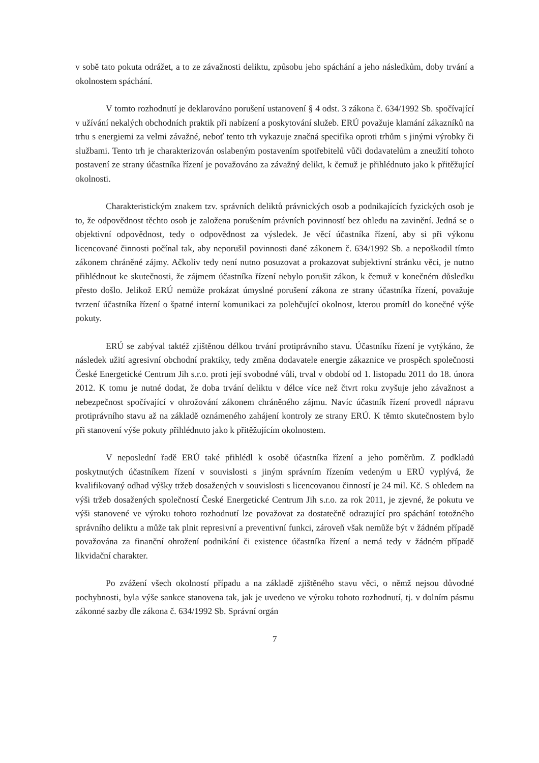v sobě tato pokuta odrážet, a to ze závažnosti deliktu, způsobu jeho spáchání a jeho následkům, doby trvání a okolnostem spáchání.
V tomto rozhodnutí je deklarováno porušení ustanovení § 4 odst. 3 zákona č. 634/1992 Sb. spočívající v užívání nekalých obchodních praktik při nabízení a poskytování služeb. ERÚ považuje klamání zákazníků na trhu s energiemi za velmi závažné, neboť tento trh vykazuje značná specifika oproti trhům s jinými výrobky či službami. Tento trh je charakterizován oslabeným postavením spotřebitelů vůči dodavatelům a zneužití tohoto postavení ze strany účastníka řízení je považováno za závažný delikt, k čemuž je přihlédnuto jako k přitěžující okolnosti.
Charakteristickým znakem tzv. správních deliktů právnických osob a podnikajících fyzických osob je to, že odpovědnost těchto osob je založena porušením právních povinností bez ohledu na zavinění. Jedná se o objektivní odpovědnost, tedy o odpovědnost za výsledek. Je věcí účastníka řízení, aby si při výkonu licencované činnosti počínal tak, aby neporušil povinnosti dané zákonem č. 634/1992 Sb. a nepoškodil tímto zákonem chráněné zájmy. Ačkoliv tedy není nutno posuzovat a prokazovat subjektivní stránku věci, je nutno přihlédnout ke skutečnosti, že zájmem účastníka řízení nebylo porušit zákon, k čemuž v konečném důsledku přesto došlo. Jelikož ERÚ nemůže prokázat úmyslné porušení zákona ze strany účastníka řízení, považuje tvrzení účastníka řízení o špatné interní komunikaci za polehčující okolnost, kterou promítl do konečné výše pokuty.
ERÚ se zabýval taktéž zjištěnou délkou trvání protiprávního stavu. Účastníku řízení je vytýkáno, že následek užití agresivní obchodní praktiky, tedy změna dodavatele energie zákaznice ve prospěch společnosti České Energetické Centrum Jih s.r.o. proti její svobodné vůli, trval v období od 1. listopadu 2011 do 18. února 2012. K tomu je nutné dodat, že doba trvání deliktu v délce více než čtvrt roku zvyšuje jeho závažnost a nebezpečnost spočívající v ohrožování zákonem chráněného zájmu. Navíc účastník řízení provedl nápravu protiprávního stavu až na základě oznámeného zahájení kontroly ze strany ERÚ. K těmto skutečnostem bylo při stanovení výše pokuty přihlédnuto jako k přitěžujícím okolnostem.
V neposlední řadě ERÚ také přihlédl k osobě účastníka řízení a jeho poměrům. Z podkladů poskytnutých účastníkem řízení v souvislosti s jiným správním řízením vedeným u ERÚ vyplývá, že kvalifikovaný odhad výšky tržeb dosažených v souvislosti s licencovanou činností je 24 mil. Kč. S ohledem na výši tržeb dosažených společností České Energetické Centrum Jih s.r.o. za rok 2011, je zjevné, že pokutu ve výši stanovené ve výroku tohoto rozhodnutí lze považovat za dostatečně odrazující pro spáchání totožného správního deliktu a může tak plnit represivní a preventivní funkci, zároveň však nemůže být v žádném případě považována za finanční ohrožení podnikání či existence účastníka řízení a nemá tedy v žádném případě likvidační charakter.
Po zvážení všech okolností případu a na základě zjištěného stavu věci, o němž nejsou důvodné pochybnosti, byla výše sankce stanovena tak, jak je uvedeno ve výroku tohoto rozhodnutí, tj. v dolním pásmu zákonné sazby dle zákona č. 634/1992 Sb. Správní orgán
7